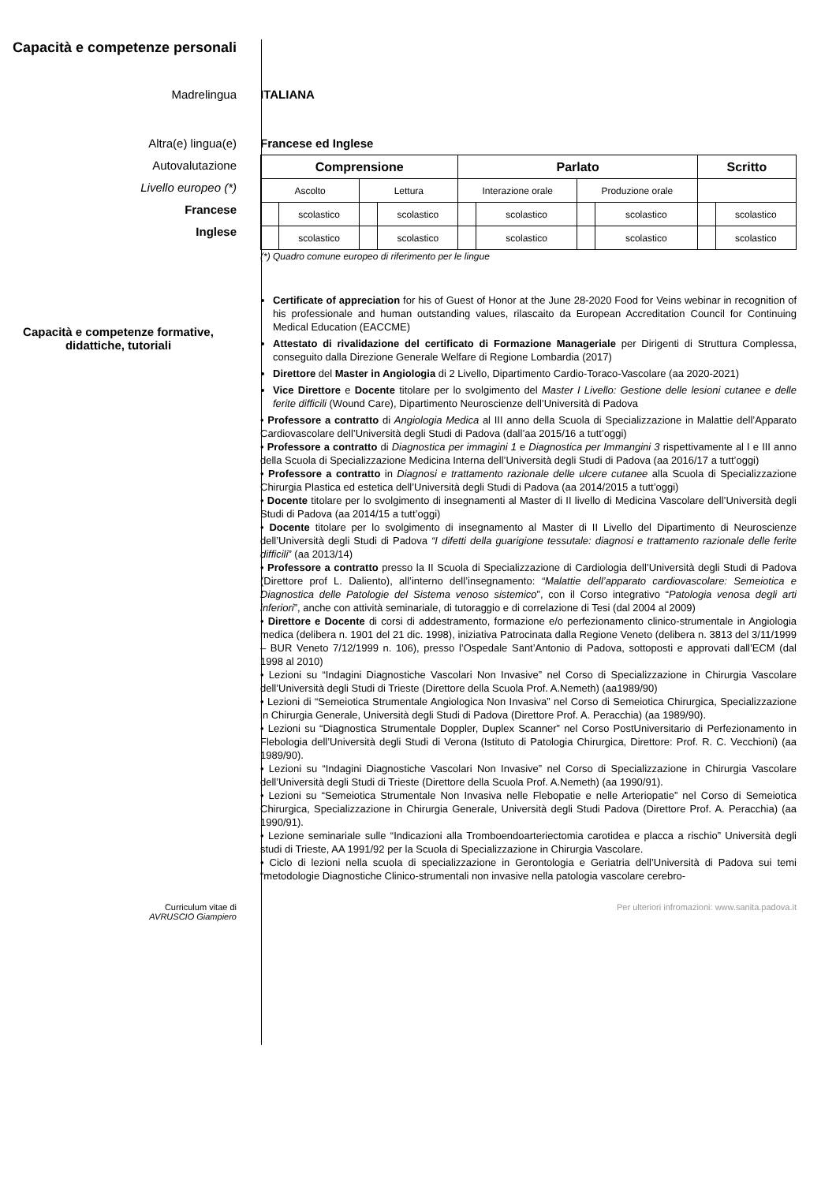Capacità e competenze personali
Madrelingua ITALIANA
Altra(e) lingua(e)
Autovalutazione
Livello europeo (*)
Francese
Inglese
Francese ed Inglese
| Comprensione | | | | Parlato | | | | Scritto | |
| --- | --- | --- | --- | --- | --- | --- | --- | --- | --- |
| Ascolto | | Lettura | | Interazione orale | | Produzione orale | | | |
| | scolastico | | scolastico | | scolastico | | scolastico | | scolastico |
| | scolastico | | scolastico | | scolastico | | scolastico | | scolastico |
(*) Quadro comune europeo di riferimento per le lingue
Capacità e competenze formative, didattiche, tutoriali
Certificate of appreciation for his of Guest of Honor at the June 28-2020 Food for Veins webinar in recognition of his professionale and human outstanding values, rilascaito da European Accreditation Council for Continuing Medical Education (EACCME)
Attestato di rivalidazione del certificato di Formazione Manageriale per Dirigenti di Struttura Complessa, conseguito dalla Direzione Generale Welfare di Regione Lombardia (2017)
Direttore del Master in Angiologia di 2 Livello, Dipartimento Cardio-Toraco-Vascolare (aa 2020-2021)
Vice Direttore e Docente titolare per lo svolgimento del Master I Livello: Gestione delle lesioni cutanee e delle ferite difficili (Wound Care), Dipartimento Neuroscienze dell’Università di Padova
• Professore a contratto di Angiologia Medica al III anno della Scuola di Specializzazione in Malattie dell’Apparato Cardiovascolare dell’Università degli Studi di Padova (dall’aa 2015/16 a tutt’oggi)
• Professore a contratto di Diagnostica per immagini 1 e Diagnostica per Immangini 3 rispettivamente al I e III anno della Scuola di Specializzazione Medicina Interna dell’Università degli Studi di Padova (aa 2016/17 a tutt’oggi)
• Professore a contratto in Diagnosi e trattamento razionale delle ulcere cutanee alla Scuola di Specializzazione Chirurgia Plastica ed estetica dell’Università degli Studi di Padova (aa 2014/2015 a tutt’oggi)
• Docente titolare per lo svolgimento di insegnamenti al Master di II livello di Medicina Vascolare dell’Università degli Studi di Padova (aa 2014/15 a tutt’oggi)
• Docente titolare per lo svolgimento di insegnamento al Master di II Livello del Dipartimento di Neuroscienze dell’Università degli Studi di Padova “I difetti della guarigione tessutale: diagnosi e trattamento razionale delle ferite difficili” (aa 2013/14)
• Professore a contratto presso la II Scuola di Specializzazione di Cardiologia dell’Università degli Studi di Padova (Direttore prof L. Daliento), all’interno dell’insegnamento: “Malattie dell’apparato cardiovascolare: Semeiotica e Diagnostica delle Patologie del Sistema venoso sistemico”, con il Corso integrativo “Patologia venosa degli arti inferiori”, anche con attività seminariale, di tutoraggio e di correlazione di Tesi (dal 2004 al 2009)
• Direttore e Docente di corsi di addestramento, formazione e/o perfezionamento clinico-strumentale in Angiologia medica (delibera n. 1901 del 21 dic. 1998), iniziativa Patrocinata dalla Regione Veneto (delibera n. 3813 del 3/11/1999 – BUR Veneto 7/12/1999 n. 106), presso l’Ospedale Sant’Antonio di Padova, sottoposti e approvati dall’ECM (dal 1998 al 2010)
• Lezioni su “Indagini Diagnostiche Vascolari Non Invasive” nel Corso di Specializzazione in Chirurgia Vascolare dell’Università degli Studi di Trieste (Direttore della Scuola Prof. A.Nemeth) (aa1989/90)
• Lezioni di “Semeiotica Strumentale Angiologica Non Invasiva” nel Corso di Semeiotica Chirurgica, Specializzazione in Chirurgia Generale, Università degli Studi di Padova (Direttore Prof. A. Peracchia) (aa 1989/90).
• Lezioni su “Diagnostica Strumentale Doppler, Duplex Scanner” nel Corso PostUniversitario di Perfezionamento in Flebologia dell’Università degli Studi di Verona (Istituto di Patologia Chirurgica, Direttore: Prof. R. C. Vecchioni) (aa 1989/90).
• Lezioni su “Indagini Diagnostiche Vascolari Non Invasive” nel Corso di Specializzazione in Chirurgia Vascolare dell’Università degli Studi di Trieste (Direttore della Scuola Prof. A.Nemeth) (aa 1990/91).
• Lezioni su “Semeiotica Strumentale Non Invasiva nelle Flebopatie e nelle Arteriopatie” nel Corso di Semeiotica Chirurgica, Specializzazione in Chirurgia Generale, Università degli Studi Padova (Direttore Prof. A. Peracchia) (aa 1990/91).
• Lezione seminariale sulle “Indicazioni alla Tromboendoarteriectomia carotidea e placca a rischio” Università degli studi di Trieste, AA 1991/92 per la Scuola di Specializzazione in Chirurgia Vascolare.
• Ciclo di lezioni nella scuola di specializzazione in Gerontologia e Geriatria dell’Università di Padova sui temi “metodologie Diagnostiche Clinico-strumentali non invasive nella patologia vascolare cerebro-
Curriculum vitae di
AVRUSCIO Giampiero
Per ulteriori infromazioni: www.sanita.padova.it